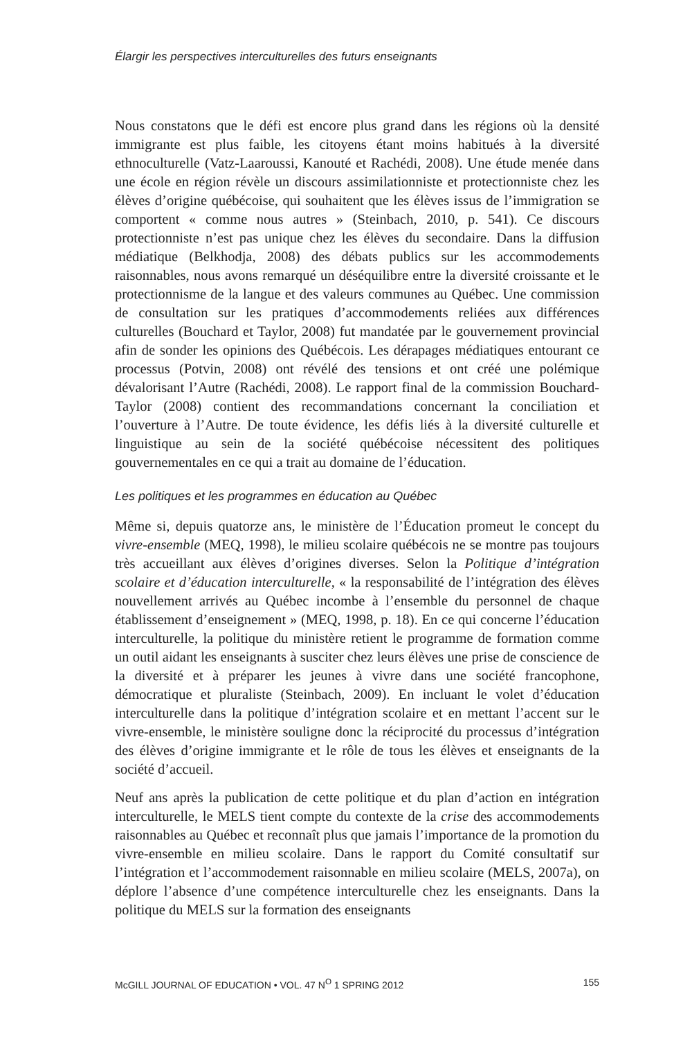Élargir les perspectives interculturelles des futurs enseignants
Nous constatons que le défi est encore plus grand dans les régions où la densité immigrante est plus faible, les citoyens étant moins habitués à la diversité ethnoculturelle (Vatz-Laaroussi, Kanouté et Rachédi, 2008). Une étude menée dans une école en région révèle un discours assimilationniste et protectionniste chez les élèves d’origine québécoise, qui souhaitent que les élèves issus de l’immigration se comportent « comme nous autres » (Steinbach, 2010, p. 541). Ce discours protectionniste n’est pas unique chez les élèves du secondaire. Dans la diffusion médiatique (Belkhodja, 2008) des débats publics sur les accommodements raisonnables, nous avons remarqué un déséquilibre entre la diversité croissante et le protectionnisme de la langue et des valeurs communes au Québec. Une commission de consultation sur les pratiques d’accommodements reliées aux différences culturelles (Bouchard et Taylor, 2008) fut mandatée par le gouvernement provincial afin de sonder les opinions des Québécois. Les dérapages médiatiques entourant ce processus (Potvin, 2008) ont révélé des tensions et ont créé une polémique dévalorisant l’Autre (Rachédi, 2008). Le rapport final de la commission Bouchard-Taylor (2008) contient des recommandations concernant la conciliation et l’ouverture à l’Autre. De toute évidence, les défis liés à la diversité culturelle et linguistique au sein de la société québécoise nécessitent des politiques gouvernementales en ce qui a trait au domaine de l’éducation.
Les politiques et les programmes en éducation au Québec
Même si, depuis quatorze ans, le ministère de l’Éducation promeut le concept du vivre-ensemble (MEQ, 1998), le milieu scolaire québécois ne se montre pas toujours très accueillant aux élèves d’origines diverses. Selon la Politique d’intégration scolaire et d’éducation interculturelle, « la responsabilité de l’intégration des élèves nouvellement arrivés au Québec incombe à l’ensemble du personnel de chaque établissement d’enseignement » (MEQ, 1998, p. 18). En ce qui concerne l’éducation interculturelle, la politique du ministère retient le programme de formation comme un outil aidant les enseignants à susciter chez leurs élèves une prise de conscience de la diversité et à préparer les jeunes à vivre dans une société francophone, démocratique et pluraliste (Steinbach, 2009). En incluant le volet d’éducation interculturelle dans la politique d’intégration scolaire et en mettant l’accent sur le vivre-ensemble, le ministère souligne donc la réciprocité du processus d’intégration des élèves d’origine immigrante et le rôle de tous les élèves et enseignants de la société d’accueil.
Neuf ans après la publication de cette politique et du plan d’action en intégration interculturelle, le MELS tient compte du contexte de la crise des accommodements raisonnables au Québec et reconnaît plus que jamais l’importance de la promotion du vivre-ensemble en milieu scolaire. Dans le rapport du Comité consultatif sur l’intégration et l’accommodement raisonnable en milieu scolaire (MELS, 2007a), on déplore l’absence d’une compétence interculturelle chez les enseignants. Dans la politique du MELS sur la formation des enseignants
McGILL JOURNAL OF EDUCATION • VOL. 47 N<sup>O</sup> 1 SPRING 2012 155